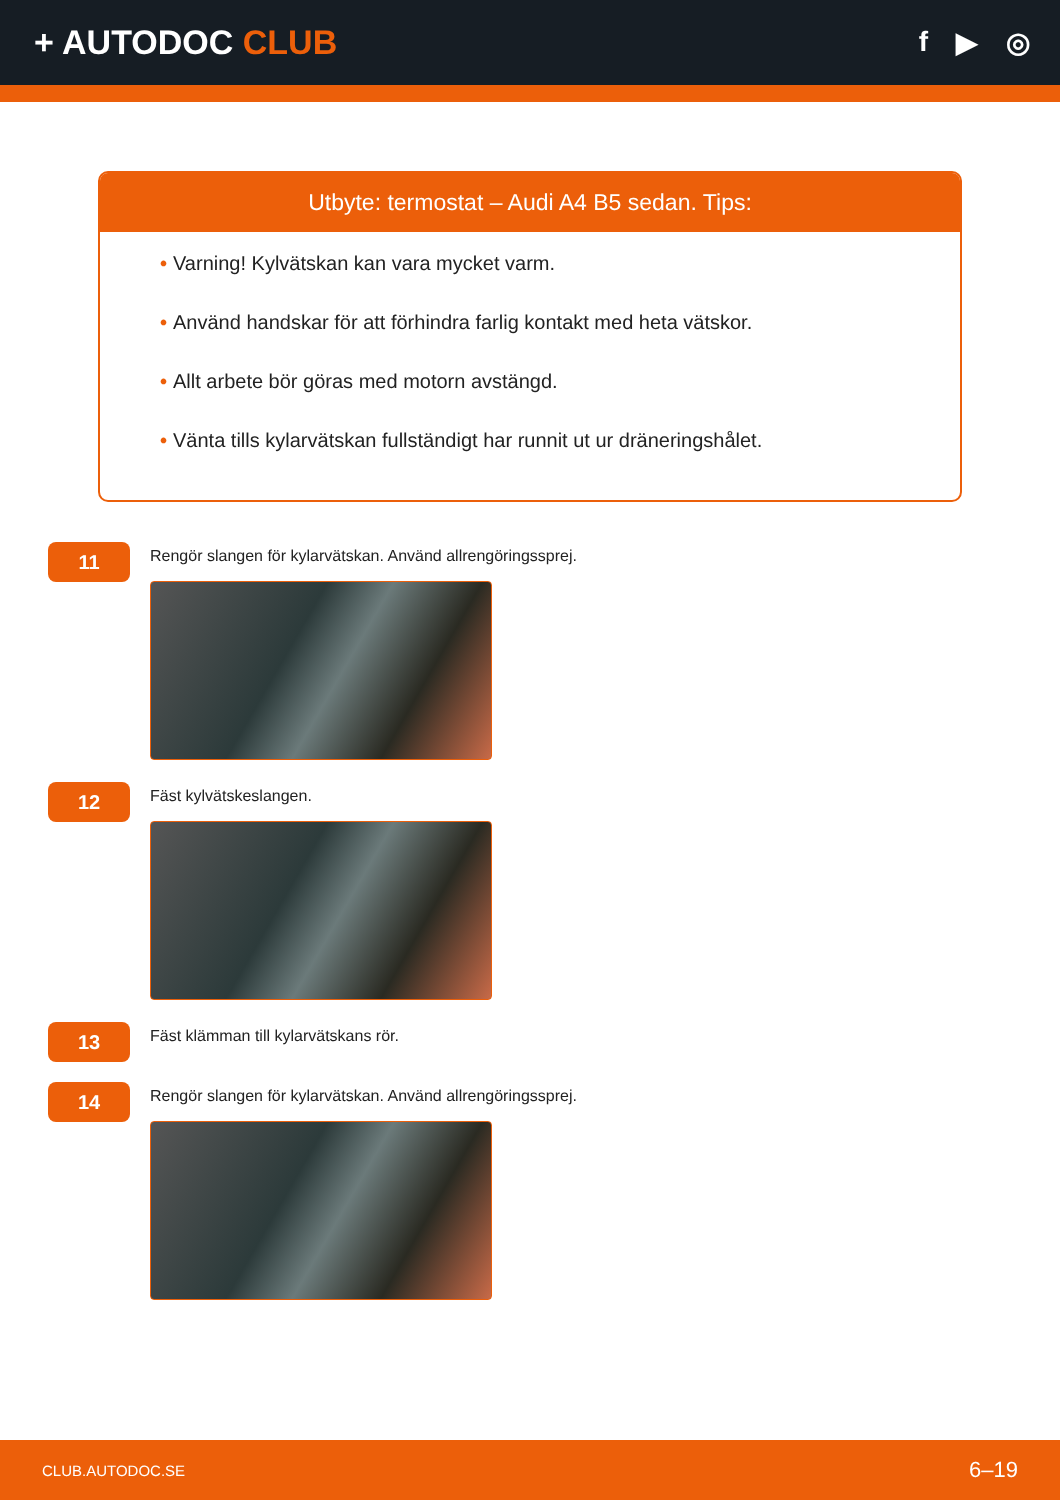+ AUTODOC CLUB
f ▶ ◎
Utbyte: termostat – Audi A4 B5 sedan. Tips:
• Varning! Kylvätskan kan vara mycket varm.
• Använd handskar för att förhindra farlig kontakt med heta vätskor.
• Allt arbete bör göras med motorn avstängd.
• Vänta tills kylarvätskan fullständigt har runnit ut ur dräneringshålet.
11
Rengör slangen för kylarvätskan. Använd allrengöringssprej.
12
Fäst kylvätskeslangen.
13
Fäst klämman till kylarvätskans rör.
14
Rengör slangen för kylarvätskan. Använd allrengöringssprej.
CLUB.AUTODOC.SE 6–19